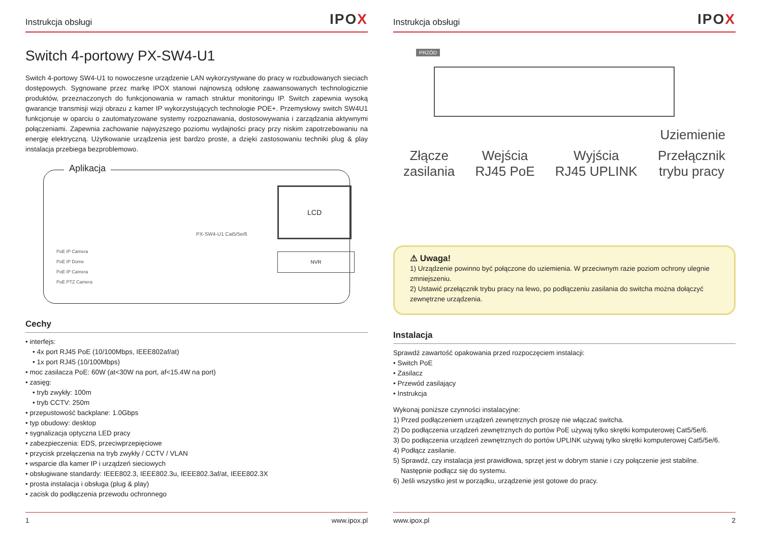Instrukcja obsługi IPOX
Switch 4-portowy PX-SW4-U1
Switch 4-portowy SW4-U1 to nowoczesne urządzenie LAN wykorzystywane do pracy w rozbudowanych sieciach dostępowych. Sygnowane przez markę IPOX stanowi najnowszą odsłonę zaawansowanych technologicznie produktów, przeznaczonych do funkcjonowania w ramach struktur monitoringu IP. Switch zapewnia wysoką gwarancje transmisji wizji obrazu z kamer IP wykorzystujących technologie POE+. Przemysłowy switch SW4U1 funkcjonuje w oparciu o zautomatyzowane systemy rozpoznawania, dostosowywania i zarządzania aktywnymi połączeniami. Zapewnia zachowanie najwyższego poziomu wydajności pracy przy niskim zapotrzebowaniu na energię elektryczną. Użytkowanie urządzenia jest bardzo proste, a dzięki zastosowaniu techniki plug & play instalacja przebiega bezproblemowo.
Aplikacja
PoE IP Camera
PoE IP Dome
PoE IP Camera
PoE PTZ Camera
PX-SW4-U1 Cat5/5e/6
LCD
NVR
Cechy
• interfejs:
• 4x port RJ45 PoE (10/100Mbps, IEEE802af/at)
• 1x port RJ45 (10/100Mbps)
• moc zasilacza PoE: 60W (at<30W na port, af<15.4W na port)
• zasięg:
• tryb zwykły: 100m
• tryb CCTV: 250m
• przepustowość backplane: 1.0Gbps
• typ obudowy: desktop
• sygnalizacja optyczna LED pracy
• zabezpieczenia: EDS, przeciwprzepięciowe
• przycisk przełączenia na tryb zwykły / CCTV / VLAN
• wsparcie dla kamer IP i urządzeń sieciowych
• obsługiwane standardy: IEEE802.3, IEEE802.3u, IEEE802.3af/at, IEEE802.3X
• prosta instalacja i obsługa (plug & play)
• zacisk do podłączenia przewodu ochronnego
1 www.ipox.pl
Instrukcja obsługi IPOX
PRZÓD
Uziemienie
Złącze
zasilania Wejścia
RJ45 PoE Wyjścia
RJ45 UPLINK Przełącznik
trybu pracy
⚠ Uwaga!
1) Urządzenie powinno być połączone do uziemienia. W przeciwnym razie poziom ochrony ulegnie zmniejszeniu.
2) Ustawić przełącznik trybu pracy na lewo, po podłączeniu zasilania do switcha można dołączyć zewnętrzne urządzenia.
Instalacja
Sprawdź zawartość opakowania przed rozpoczęciem instalacji:
• Switch PoE
• Zasilacz
• Przewód zasilający
• Instrukcja
Wykonaj poniższe czynności instalacyjne:
1) Przed podłączeniem urządzeń zewnętrznych proszę nie włączać switcha.
2) Do podłączenia urządzeń zewnętrznych do portów PoE używaj tylko skrętki komputerowej Cat5/5e/6.
3) Do podłączenia urządzeń zewnętrznych do portów UPLINK używaj tylko skrętki komputerowej Cat5/5e/6.
4) Podłącz zasilanie.
5) Sprawdź, czy instalacja jest prawidłowa, sprzęt jest w dobrym stanie i czy połączenie jest stabilne.
Następnie podłącz się do systemu.
6) Jeśli wszystko jest w porządku, urządzenie jest gotowe do pracy.
www.ipox.pl 2